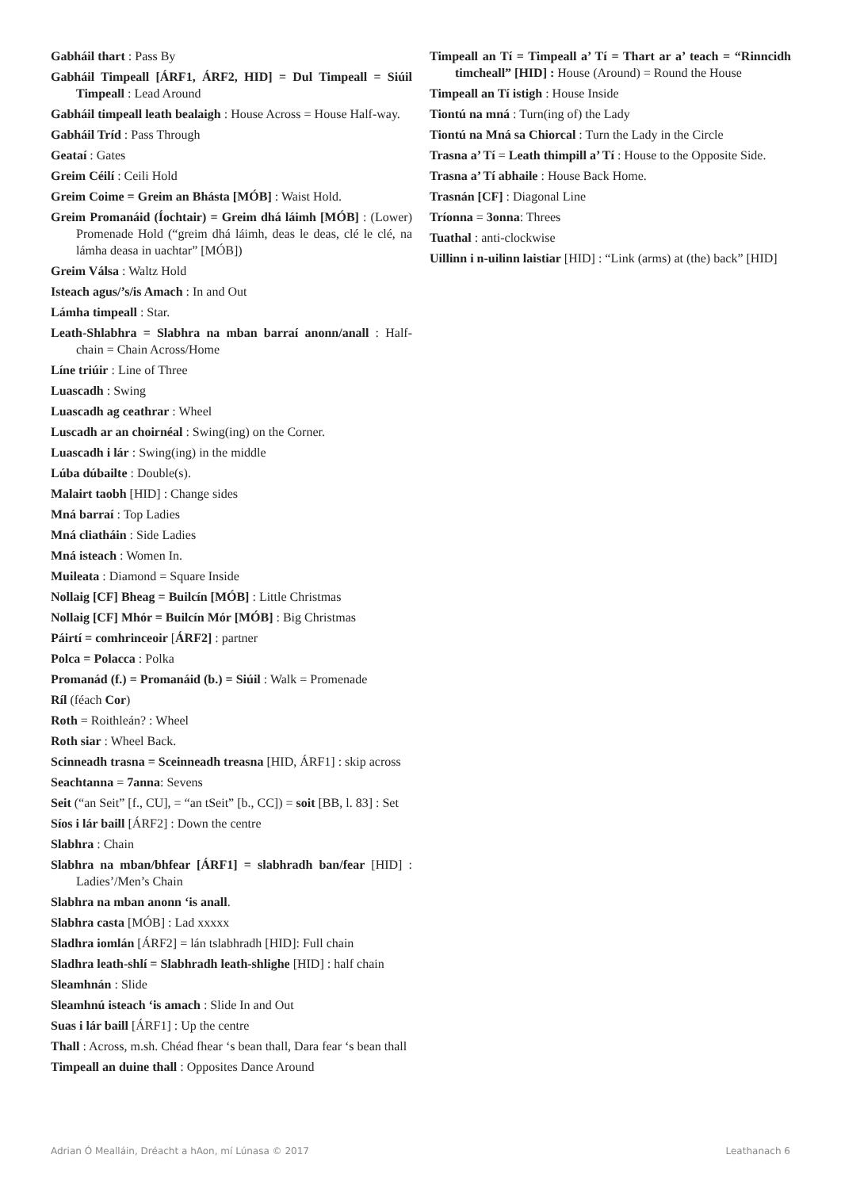Gabháil thart : Pass By
Gabháil Timpeall [ÁRF1, ÁRF2, HID] = Dul Timpeall = Siúil Timpeall : Lead Around
Gabháil timpeall leath bealaigh : House Across = House Half-way.
Gabháil Tríd : Pass Through
Geataí : Gates
Greim Céilí : Ceili Hold
Greim Coime = Greim an Bhásta [MÓB] : Waist Hold.
Greim Promanáid (Íochtair) = Greim dhá láimh [MÓB] : (Lower) Promenade Hold (“greim dhá láimh, deas le deas, clé le clé, na lámha deasa in uachtar” [MÓB])
Greim Válsa : Waltz Hold
Isteach agus/’s/is Amach : In and Out
Lámha timpeall : Star.
Leath-Shlabhra = Slabhra na mban barraí anonn/anall : Half-chain = Chain Across/Home
Líne triúir : Line of Three
Luascadh : Swing
Luascadh ag ceathrar : Wheel
Luscadh ar an choirnéal : Swing(ing) on the Corner.
Luascadh i lár : Swing(ing) in the middle
Lúba dúbailte : Double(s).
Malairt taobh [HID] : Change sides
Mná barraí : Top Ladies
Mná cliatháin : Side Ladies
Mná isteach : Women In.
Muileata : Diamond = Square Inside
Nollaig [CF] Bheag = Builcín [MÓB] : Little Christmas
Nollaig [CF] Mhór = Builcín Mór [MÓB] : Big Christmas
Páirtí = comhrinceoir [ÁRF2] : partner
Polca = Polacca : Polka
Promanád (f.) = Promanáid (b.) = Siúil : Walk = Promenade
Ríl (féach Cor)
Roth = Roithleán? : Wheel
Roth siar : Wheel Back.
Scinneadh trasna = Sceinneadh treasna [HID, ÁRF1] : skip across
Seachtanna = 7anna: Sevens
Seit (“an Seit” [f., CU], = “an tSeit” [b., CC]) = soit [BB, l. 83] : Set
Síos i lár baill [ÁRF2] : Down the centre
Slabhra : Chain
Slabhra na mban/bhfear [ÁRF1] = slabhradh ban/fear [HID] : Ladies’/Men’s Chain
Slabhra na mban anonn ‘is anall.
Slabhra casta [MÓB] : Lad xxxxx
Sladhra iomlán [ÁRF2] = lán tslabhradh [HID]: Full chain
Sladhra leath-shlí = Slabhradh leath-shlighe [HID] : half chain
Sleamhnán : Slide
Sleamhnú isteach ‘is amach : Slide In and Out
Suas i lár baill [ÁRF1] : Up the centre
Thall : Across, m.sh. Chéad fhear ‘s bean thall, Dara fear ‘s bean thall
Timpeall an duine thall : Opposites Dance Around
Timpeall an Tí = Timpeall a’ Tí = Thart ar a’ teach = “Rinncidh timcheall” [HID] : House (Around) = Round the House
Timpeall an Tí istigh : House Inside
Tiontú na mná : Turn(ing of) the Lady
Tiontú na Mná sa Chiorcal : Turn the Lady in the Circle
Trasna a’ Tí = Leath thimpill a’ Tí : House to the Opposite Side.
Trasna a’ Tí abhaile : House Back Home.
Trasnán [CF] : Diagonal Line
Tríonna = 3onna: Threes
Tuathal : anti-clockwise
Uillinn i n-uilinn laistiar [HID] : “Link (arms) at (the) back” [HID]
Adrian Ó Mealláin, Dréacht a hAon, mí Lúnasa © 2017 Leathanach 6